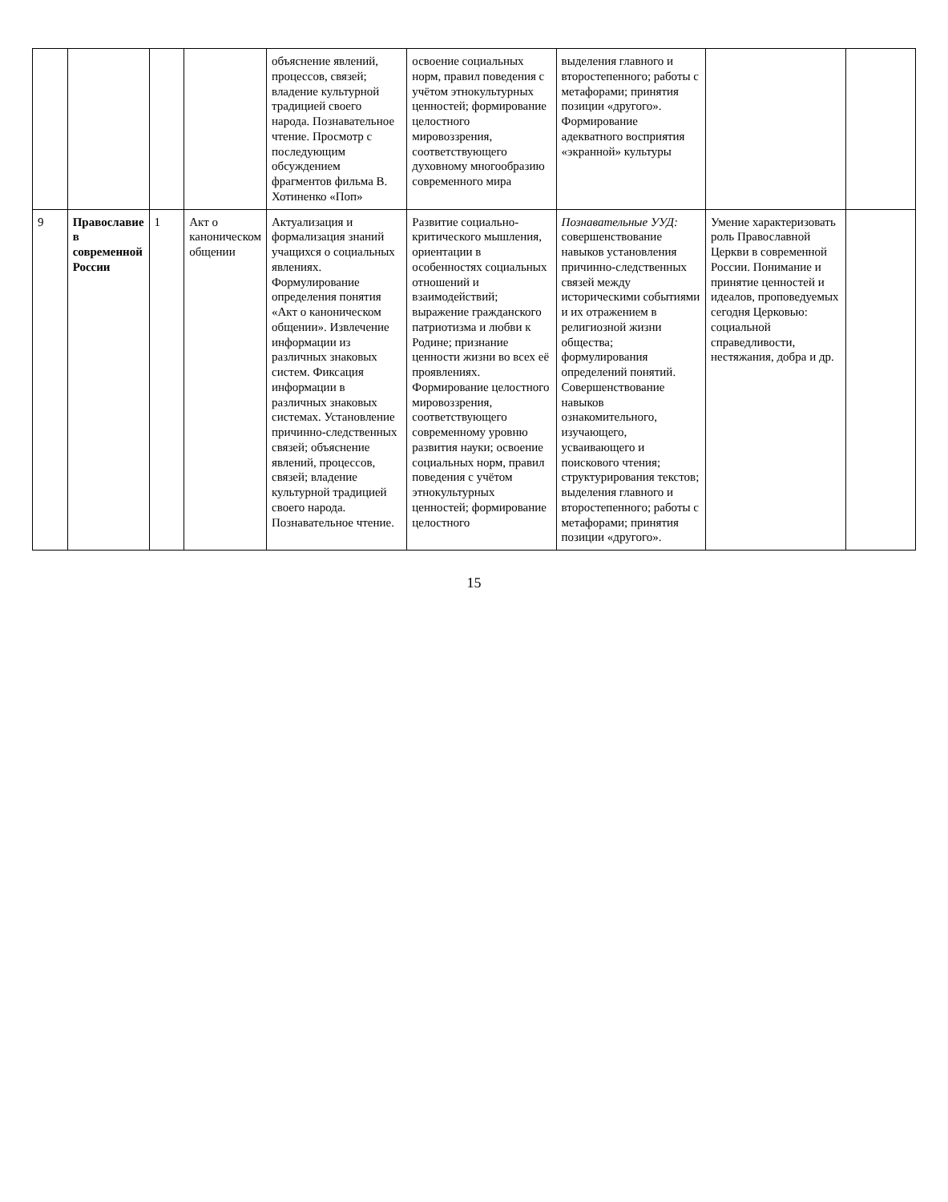| | | | | объяснение явлений, процессов, связей; владение культурной традицией своего народа. Познавательное чтение. Просмотр с последующим обсуждением фрагментов фильма В. Хотиненко «Поп» | освоение социальных норм, правил поведения с учётом этнокультурных ценностей; формирование целостного мировоззрения, соответствующего духовному многообразию современного мира | выделения главного и второстепенного; работы с метафорами; принятия позиции «другого». Формирование адекватного восприятия «экранной» культуры | | |
| 9 | Православие в современной России | 1 | Акт о каноническом общении | Актуализация и формализация знаний учащихся о социальных явлениях. Формулирование определения понятия «Акт о каноническом общении». Извлечение информации из различных знаковых систем. Фиксация информации в различных знаковых системах. Установление причинно-следственных связей; объяснение явлений, процессов, связей; владение культурной традицией своего народа. Познавательное чтение. | Развитие социально-критического мышления, ориентации в особенностях социальных отношений и взаимодействий; выражение гражданского патриотизма и любви к Родине; признание ценности жизни во всех её проявлениях. Формирование целостного мировоззрения, соответствующего современному уровню развития науки; освоение социальных норм, правил поведения с учётом этнокультурных ценностей; формирование целостного | Познавательные УУД: совершенствование навыков установления причинно-следственных связей между историческими событиями и их отражением в религиозной жизни общества; формулирования определений понятий. Совершенствование навыков ознакомительного, изучающего, усваивающего и поискового чтения; структурирования текстов; выделения главного и второстепенного; работы с метафорами; принятия позиции «другого». | Умение характеризовать роль Православной Церкви в современной России. Понимание и принятие ценностей и идеалов, проповедуемых сегодня Церковью: социальной справедливости, нестяжания, добра и др. | |
15